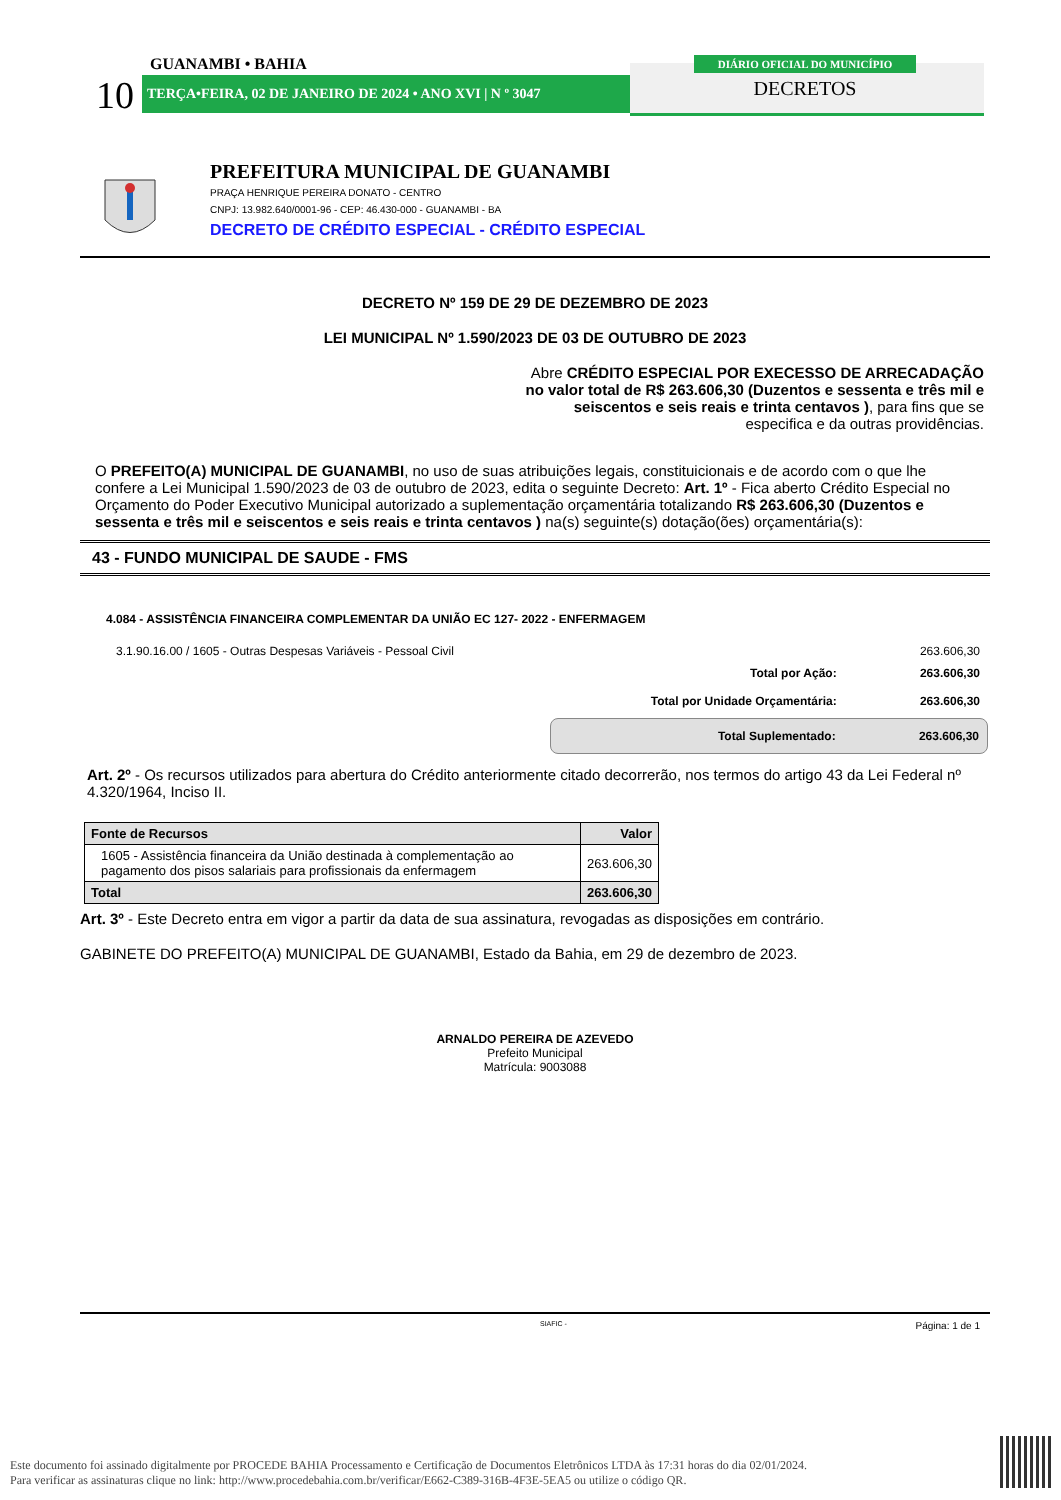GUANAMBI • BAHIA
10 TERÇA•FEIRA, 02 DE JANEIRO DE 2024 • ANO XVI | N º 3047
DIÁRIO OFICIAL DO MUNICÍPIO
DECRETOS
PREFEITURA MUNICIPAL DE GUANAMBI
PRAÇA HENRIQUE PEREIRA DONATO - CENTRO
CNPJ: 13.982.640/0001-96 - CEP: 46.430-000 - GUANAMBI - BA
DECRETO DE CRÉDITO ESPECIAL - CRÉDITO ESPECIAL
DECRETO Nº 159 DE 29 DE DEZEMBRO DE 2023
LEI MUNICIPAL Nº 1.590/2023 DE 03 DE OUTUBRO DE 2023
Abre CRÉDITO ESPECIAL POR EXECESSO DE ARRECADAÇÃO no valor total de R$ 263.606,30 (Duzentos e sessenta e três mil e seiscentos e seis reais e trinta centavos ), para fins que se especifica e da outras providências.
O PREFEITO(A) MUNICIPAL DE GUANAMBI, no uso de suas atribuições legais, constituicionais e de acordo com o que lhe confere a Lei Municipal 1.590/2023 de 03 de outubro de 2023, edita o seguinte Decreto: Art. 1º - Fica aberto Crédito Especial no Orçamento do Poder Executivo Municipal autorizado a suplementação orçamentária totalizando R$ 263.606,30 (Duzentos e sessenta e três mil e seiscentos e seis reais e trinta centavos ) na(s) seguinte(s) dotação(ões) orçamentária(s):
43 - FUNDO MUNICIPAL DE SAUDE - FMS
4.084 - ASSISTÊNCIA FINANCEIRA COMPLEMENTAR DA UNIÃO EC 127- 2022 - ENFERMAGEM
3.1.90.16.00 / 1605 - Outras Despesas Variáveis - Pessoal Civil 263.606,30
Total por Ação: 263.606,30
Total por Unidade Orçamentária: 263.606,30
Total Suplementado: 263.606,30
Art. 2º - Os recursos utilizados para abertura do Crédito anteriormente citado decorrerão, nos termos do artigo 43 da Lei Federal nº 4.320/1964, Inciso II.
| Fonte de Recursos | Valor |
| --- | --- |
| 1605 - Assistência financeira da União destinada à complementação ao pagamento dos pisos salariais para profissionais da enfermagem | 263.606,30 |
| Total | 263.606,30 |
Art. 3º - Este Decreto entra em vigor a partir da data de sua assinatura, revogadas as disposições em contrário.
GABINETE DO PREFEITO(A) MUNICIPAL DE GUANAMBI, Estado da Bahia, em 29 de dezembro de 2023.
ARNALDO PEREIRA DE AZEVEDO
Prefeito Municipal
Matrícula: 9003088
SIAFIC - Página: 1 de 1
Este documento foi assinado digitalmente por PROCEDE BAHIA Processamento e Certificação de Documentos Eletrônicos LTDA às 17:31 horas do dia 02/01/2024.
Para verificar as assinaturas clique no link: http://www.procedebahia.com.br/verificar/E662-C389-316B-4F3E-5EA5 ou utilize o código QR.